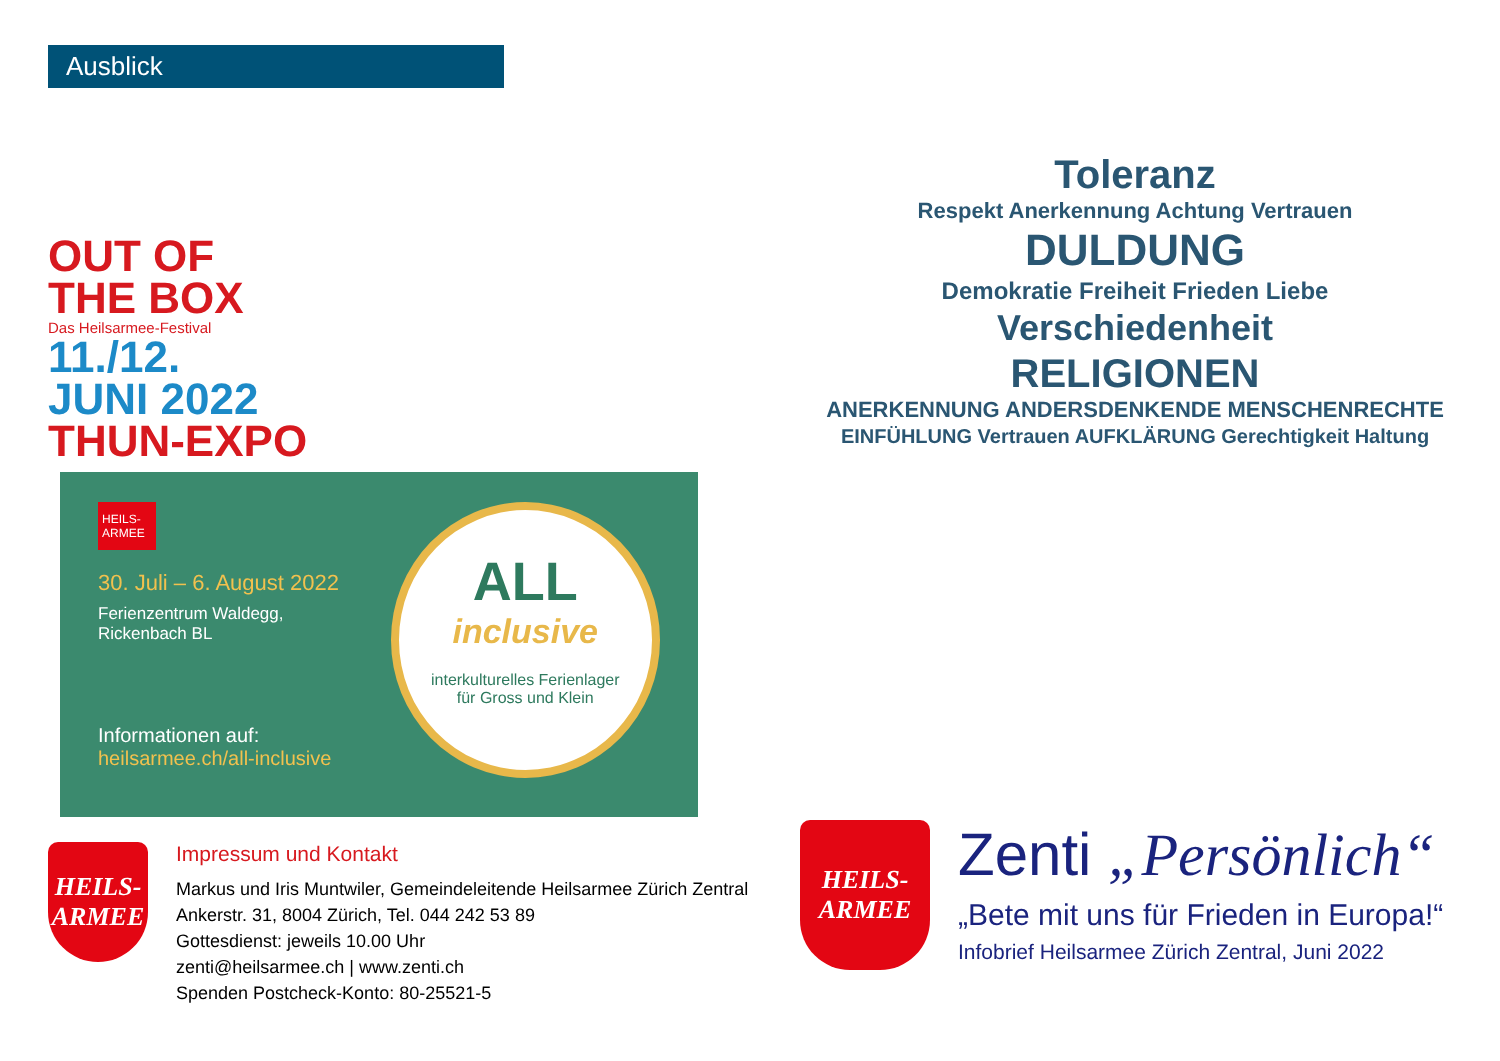Ausblick
OUT OF
THE BOX
Das Heilsarmee-Festival
11./12.
JUNI 2022
THUN-EXPO
HEILS-ARMEE
30. Juli – 6. August 2022
Ferienzentrum Waldegg,
Rickenbach BL
Informationen auf:
heilsarmee.ch/all-inclusive
ALL
inclusive
interkulturelles Ferienlager
für Gross und Klein
HEILS-
ARMEE
Impressum und Kontakt
Markus und Iris Muntwiler, Gemeindeleitende Heilsarmee Zürich Zentral
Ankerstr. 31, 8004 Zürich, Tel. 044 242 53 89
Gottesdienst: jeweils 10.00 Uhr
zenti@heilsarmee.ch | www.zenti.ch
Spenden Postcheck-Konto: 80-25521-5
Toleranz
Respekt Anerkennung Achtung Vertrauen
DULDUNG
Demokratie Freiheit Frieden Liebe
Verschiedenheit
RELIGIONEN
ANERKENNUNG ANDERSDENKENDE MENSCHENRECHTE
EINFÜHLUNG Vertrauen AUFKLÄRUNG Gerechtigkeit Haltung
HEILS-
ARMEE
Zenti „Persönlich“
„Bete mit uns für Frieden in Europa!“
Infobrief Heilsarmee Zürich Zentral, Juni 2022